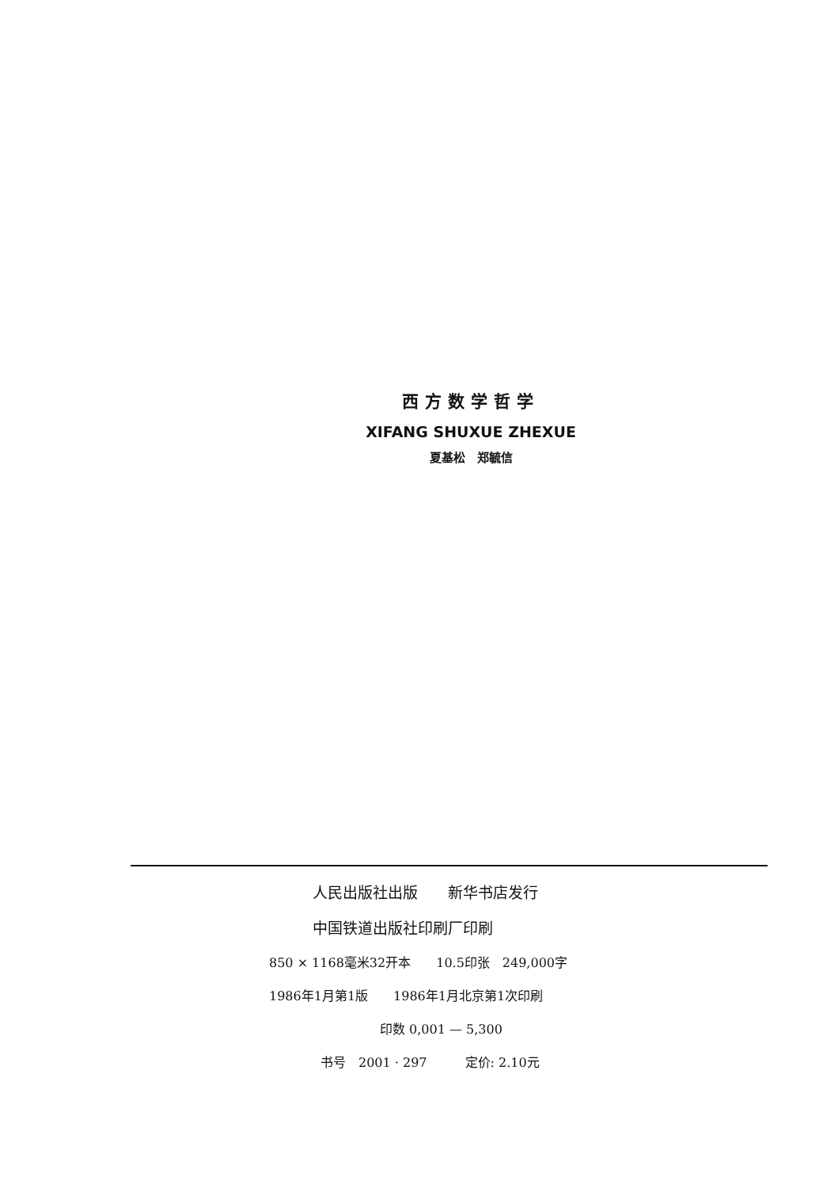西方数学哲学
XIFANG SHUXUE ZHEXUE
夏基松　郑毓信
人民出版社出版　　新华书店发行
中国铁道出版社印刷厂印刷
850 × 1168毫米32开本　　10.5印张　249,000字
1986年1月第1版　　1986年1月北京第1次印刷
印数 0,001 — 5,300
书号　2001 · 297　　　定价: 2.10元